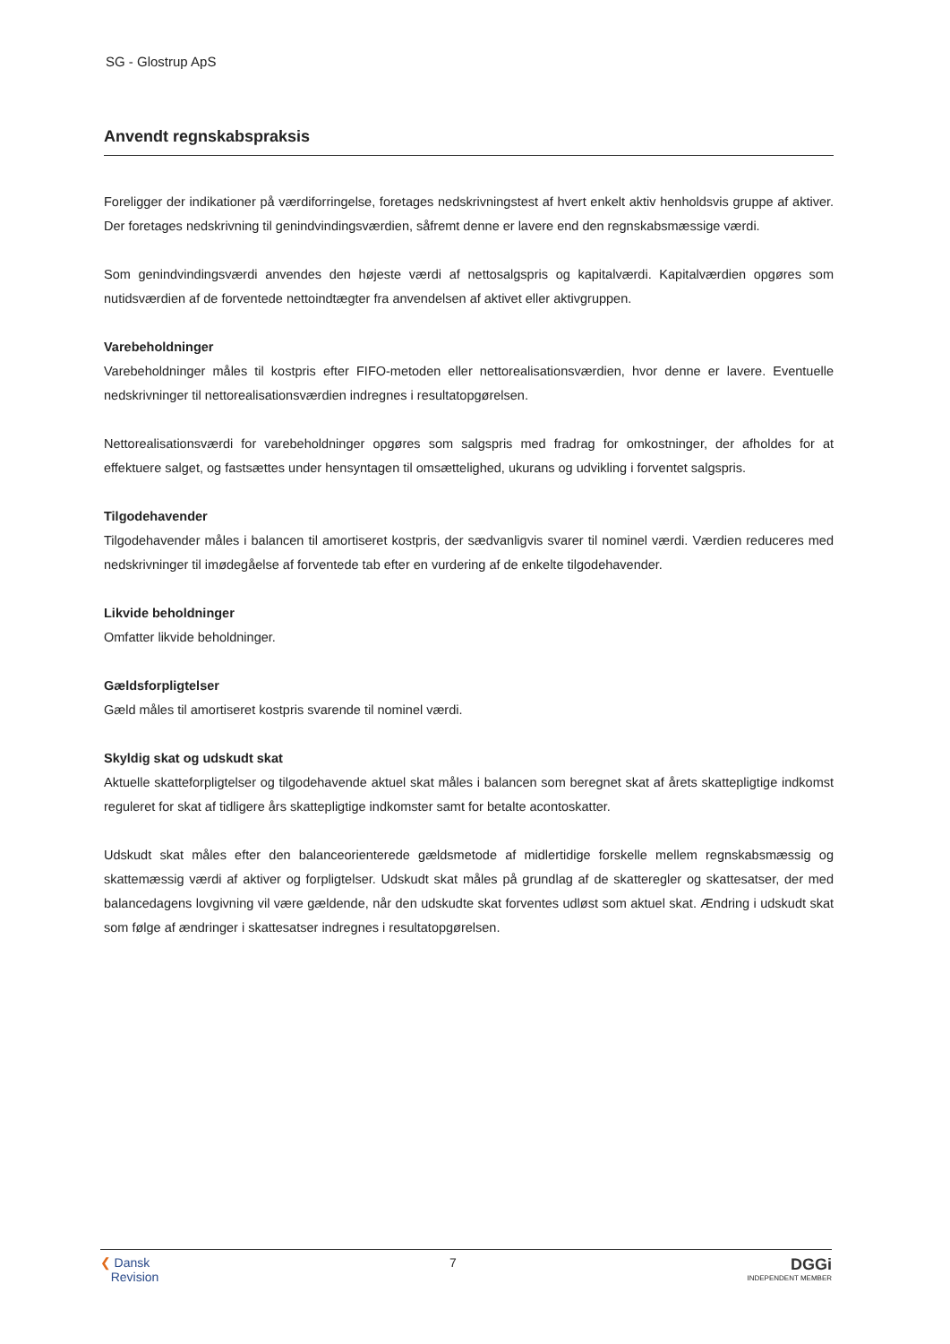SG - Glostrup ApS
Anvendt regnskabspraksis
Foreligger der indikationer på værdiforringelse, foretages nedskrivningstest af hvert enkelt aktiv henholdsvis gruppe af aktiver. Der foretages nedskrivning til genindvindingsværdien, såfremt denne er lavere end den regnskabsmæssige værdi.
Som genindvindingsværdi anvendes den højeste værdi af nettosalgspris og kapitalværdi. Kapitalværdien opgøres som nutidsværdien af de forventede nettoindtægter fra anvendelsen af aktivet eller aktivgruppen.
Varebeholdninger
Varebeholdninger måles til kostpris efter FIFO-metoden eller nettorealisationsværdien, hvor denne er lavere. Eventuelle nedskrivninger til nettorealisationsværdien indregnes i resultatopgørelsen.
Nettorealisationsværdi for varebeholdninger opgøres som salgspris med fradrag for omkostninger, der afholdes for at effektuere salget, og fastsættes under hensyntagen til omsættelighed, ukurans og udvikling i forventet salgspris.
Tilgodehavender
Tilgodehavender måles i balancen til amortiseret kostpris, der sædvanligvis svarer til nominel værdi. Værdien reduceres med nedskrivninger til imødegåelse af forventede tab efter en vurdering af de enkelte tilgodehavender.
Likvide beholdninger
Omfatter likvide beholdninger.
Gældsforpligtelser
Gæld måles til amortiseret kostpris svarende til nominel værdi.
Skyldig skat og udskudt skat
Aktuelle skatteforpligtelser og tilgodehavende aktuel skat måles i balancen som beregnet skat af årets skattepligtige indkomst reguleret for skat af tidligere års skattepligtige indkomster samt for betalte acontoskatter.
Udskudt skat måles efter den balanceorienterede gældsmetode af midlertidige forskelle mellem regnskabsmæssig og skattemæssig værdi af aktiver og forpligtelser. Udskudt skat måles på grundlag af de skatteregler og skattesatser, der med balancedagens lovgivning vil være gældende, når den udskudte skat forventes udløst som aktuel skat. Ændring i udskudt skat som følge af ændringer i skattesatser indregnes i resultatopgørelsen.
❮ Dansk
Revision
7
DGGi
INDEPENDENT MEMBER